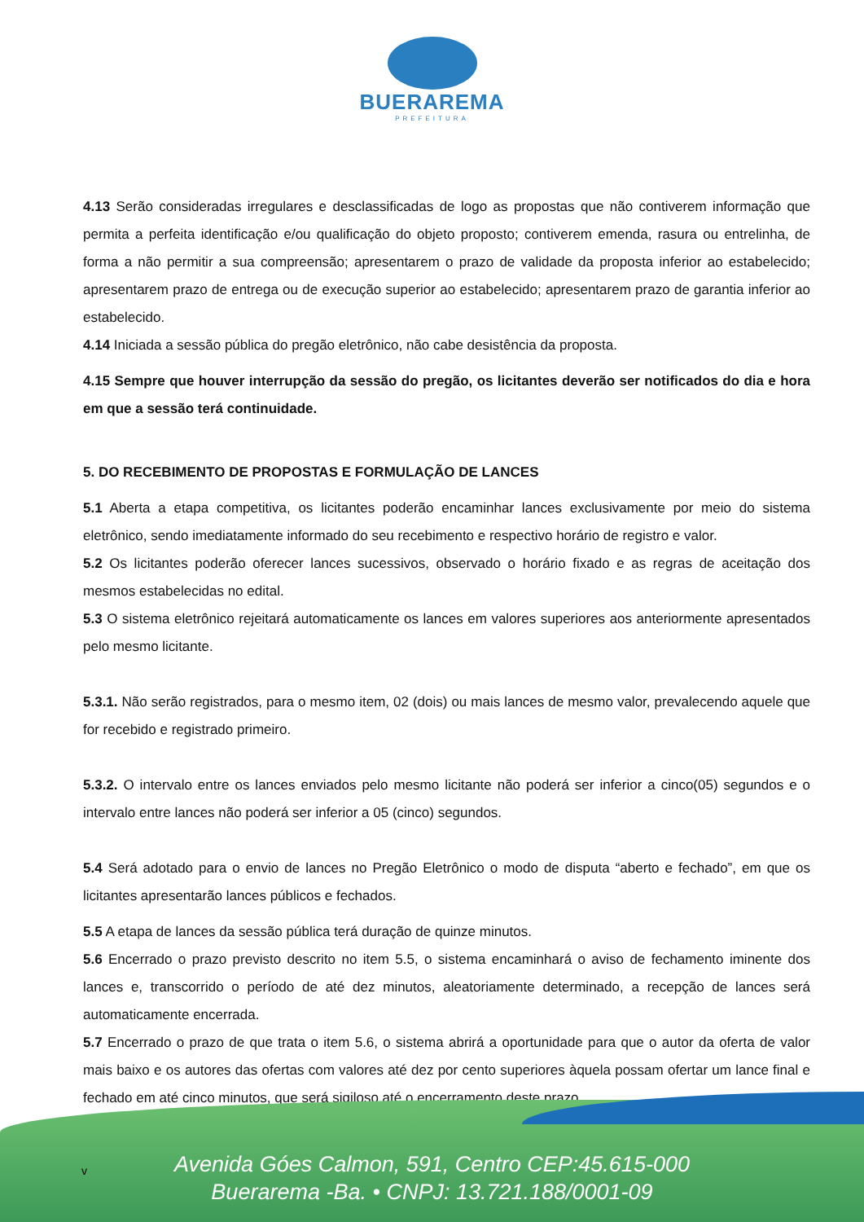BUERAREMA
PREFEITURA
4.13 Serão consideradas irregulares e desclassificadas de logo as propostas que não contiverem informação que permita a perfeita identificação e/ou qualificação do objeto proposto; contiverem emenda, rasura ou entrelinha, de forma a não permitir a sua compreensão; apresentarem o prazo de validade da proposta inferior ao estabelecido; apresentarem prazo de entrega ou de execução superior ao estabelecido; apresentarem prazo de garantia inferior ao estabelecido.
4.14 Iniciada a sessão pública do pregão eletrônico, não cabe desistência da proposta.
4.15 Sempre que houver interrupção da sessão do pregão, os licitantes deverão ser notificados do dia e hora em que a sessão terá continuidade.
5. DO RECEBIMENTO DE PROPOSTAS E FORMULAÇÃO DE LANCES
5.1 Aberta a etapa competitiva, os licitantes poderão encaminhar lances exclusivamente por meio do sistema eletrônico, sendo imediatamente informado do seu recebimento e respectivo horário de registro e valor.
5.2 Os licitantes poderão oferecer lances sucessivos, observado o horário fixado e as regras de aceitação dos mesmos estabelecidas no edital.
5.3 O sistema eletrônico rejeitará automaticamente os lances em valores superiores aos anteriormente apresentados pelo mesmo licitante.
5.3.1. Não serão registrados, para o mesmo item, 02 (dois) ou mais lances de mesmo valor, prevalecendo aquele que for recebido e registrado primeiro.
5.3.2. O intervalo entre os lances enviados pelo mesmo licitante não poderá ser inferior a cinco(05) segundos e o intervalo entre lances não poderá ser inferior a 05 (cinco) segundos.
5.4 Será adotado para o envio de lances no Pregão Eletrônico o modo de disputa “aberto e fechado”, em que os licitantes apresentarão lances públicos e fechados.
5.5 A etapa de lances da sessão pública terá duração de quinze minutos.
5.6 Encerrado o prazo previsto descrito no item 5.5, o sistema encaminhará o aviso de fechamento iminente dos lances e, transcorrido o período de até dez minutos, aleatoriamente determinado, a recepção de lances será automaticamente encerrada.
5.7 Encerrado o prazo de que trata o item 5.6, o sistema abrirá a oportunidade para que o autor da oferta de valor mais baixo e os autores das ofertas com valores até dez por cento superiores àquela possam ofertar um lance final e fechado em até cinco minutos, que será sigiloso até o encerramento deste prazo.
v
Avenida Góes Calmon, 591, Centro CEP:45.615-000
Buerarema -Ba. • CNPJ: 13.721.188/0001-09